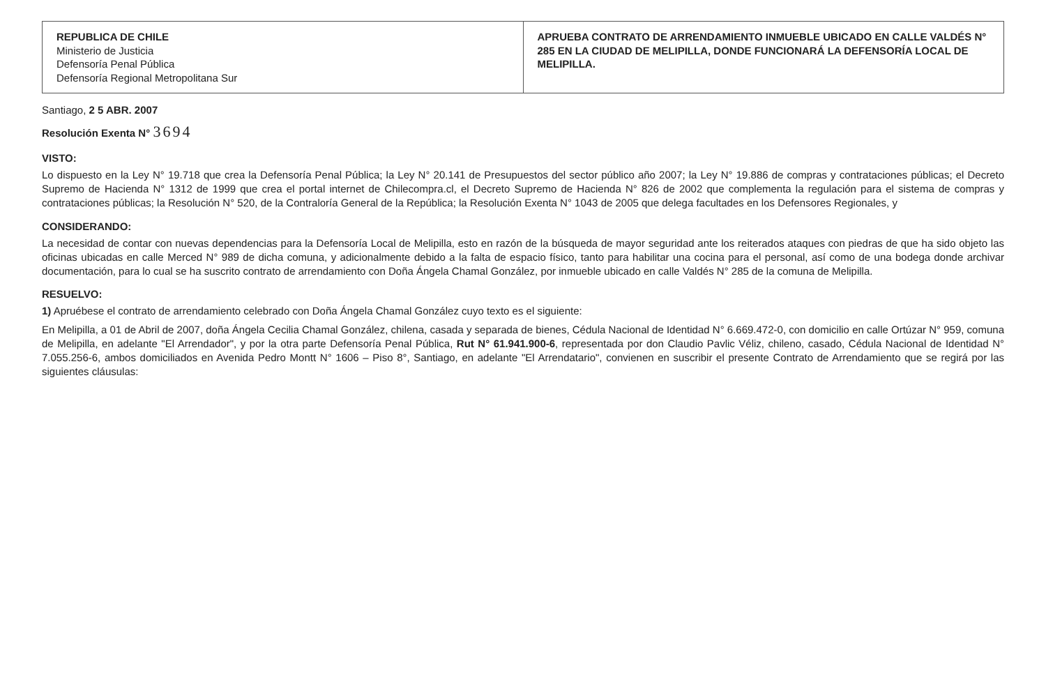REPUBLICA DE CHILE
Ministerio de Justicia
Defensoría Penal Pública
Defensoría Regional Metropolitana Sur
APRUEBA CONTRATO DE ARRENDAMIENTO INMUEBLE UBICADO EN CALLE VALDÉS N° 285 EN LA CIUDAD DE MELIPILLA, DONDE FUNCIONARÁ LA DEFENSORÍA LOCAL DE MELIPILLA.
Santiago, 2 5 ABR. 2007
Resolución Exenta N° 3694
VISTO:
Lo dispuesto en la Ley N° 19.718 que crea la Defensoría Penal Pública; la Ley N° 20.141 de Presupuestos del sector público año 2007; la Ley N° 19.886 de compras y contrataciones públicas; el Decreto Supremo de Hacienda N° 1312 de 1999 que crea el portal internet de Chilecompra.cl, el Decreto Supremo de Hacienda N° 826 de 2002 que complementa la regulación para el sistema de compras y contrataciones públicas; la Resolución N° 520, de la Contraloría General de la República; la Resolución Exenta N° 1043 de 2005 que delega facultades en los Defensores Regionales, y
CONSIDERANDO:
La necesidad de contar con nuevas dependencias para la Defensoría Local de Melipilla, esto en razón de la búsqueda de mayor seguridad ante los reiterados ataques con piedras de que ha sido objeto las oficinas ubicadas en calle Merced N° 989 de dicha comuna, y adicionalmente debido a la falta de espacio físico, tanto para habilitar una cocina para el personal, así como de una bodega donde archivar documentación, para lo cual se ha suscrito contrato de arrendamiento con Doña Ángela Chamal González, por inmueble ubicado en calle Valdés N° 285 de la comuna de Melipilla.
RESUELVO:
1) Apruébese el contrato de arrendamiento celebrado con Doña Ángela Chamal González cuyo texto es el siguiente:
En Melipilla, a 01 de Abril de 2007, doña Ángela Cecilia Chamal González, chilena, casada y separada de bienes, Cédula Nacional de Identidad N° 6.669.472-0, con domicilio en calle Ortúzar N° 959, comuna de Melipilla, en adelante "El Arrendador", y por la otra parte Defensoría Penal Pública, Rut N° 61.941.900-6, representada por don Claudio Pavlic Véliz, chileno, casado, Cédula Nacional de Identidad N° 7.055.256-6, ambos domiciliados en Avenida Pedro Montt N° 1606 – Piso 8°, Santiago, en adelante "El Arrendatario", convienen en suscribir el presente Contrato de Arrendamiento que se regirá por las siguientes cláusulas: